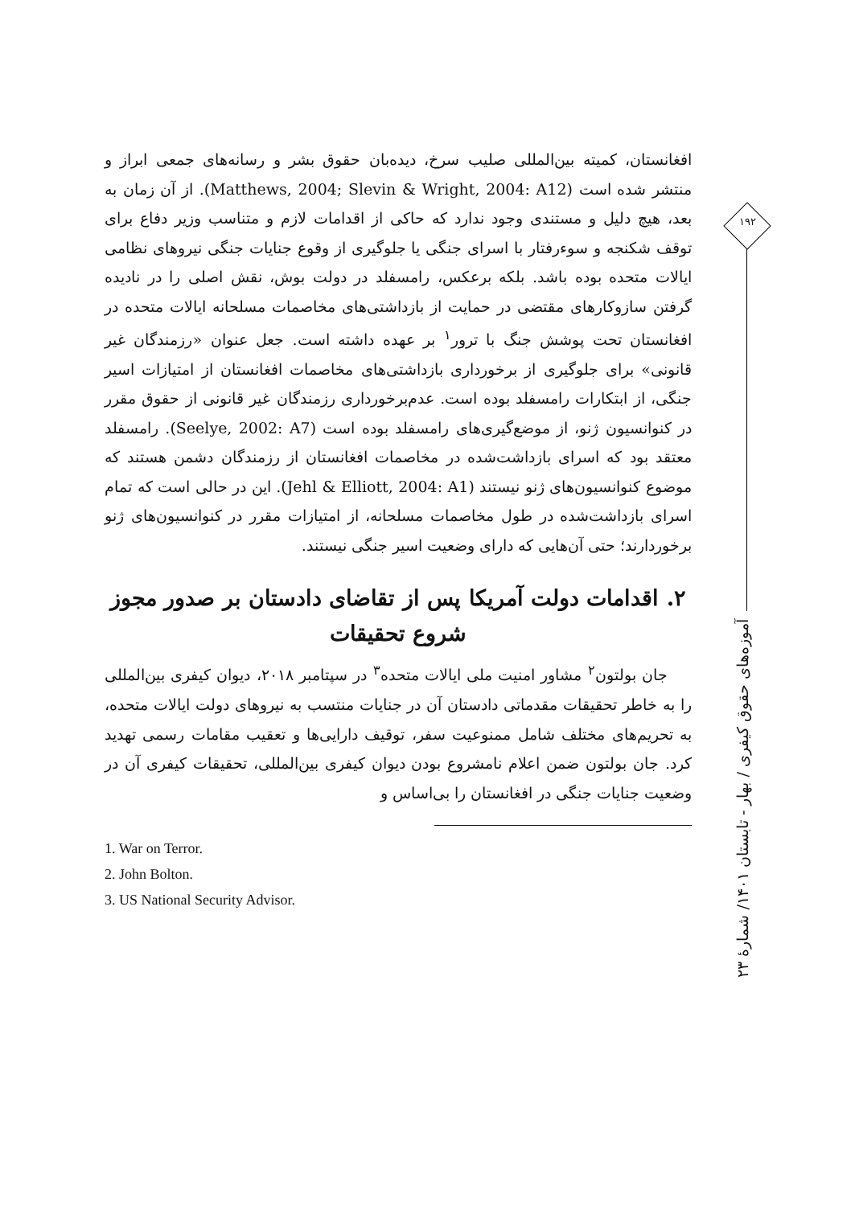۱۹۲
آموزه‌های حقوق کیفری / بهار - تابستان ۱۴۰۱/ شمارهٔ ۲۳
افغانستان، کمیته بین‌المللی صلیب سرخ، دیده‌بان حقوق بشر و رسانه‌های جمعی ابراز و منتشر شده است (Matthews, 2004; Slevin & Wright, 2004: A12). از آن زمان به بعد، هیچ دلیل و مستندی وجود ندارد که حاکی از اقدامات لازم و متناسب وزیر دفاع برای توقف شکنجه و سوءرفتار با اسرای جنگی یا جلوگیری از وقوع جنایات جنگی نیروهای نظامی ایالات متحده بوده باشد. بلکه برعکس، رامسفلد در دولت بوش، نقش اصلی را در نادیده گرفتن سازوکارهای مقتضی در حمایت از بازداشتی‌های مخاصمات مسلحانه ایالات متحده در افغانستان تحت پوشش جنگ با ترور<sup>۱</sup> بر عهده داشته است. جعل عنوان «رزمندگان غیر قانونی» برای جلوگیری از برخورداری بازداشتی‌های مخاصمات افغانستان از امتیازات اسیر جنگی، از ابتکارات رامسفلد بوده است. عدم‌برخورداری رزمندگان غیر قانونی از حقوق مقرر در کنوانسیون ژنو، از موضع‌گیری‌های رامسفلد بوده است (Seelye, 2002: A7). رامسفلد معتقد بود که اسرای بازداشت‌شده در مخاصمات افغانستان از رزمندگان دشمن هستند که موضوع کنوانسیون‌های ژنو نیستند (Jehl & Elliott, 2004: A1). این در حالی است که تمام اسرای بازداشت‌شده در طول مخاصمات مسلحانه، از امتیازات مقرر در کنوانسیون‌های ژنو برخوردارند؛ حتی آن‌هایی که دارای وضعیت اسیر جنگی نیستند.
۲. اقدامات دولت آمریکا پس از تقاضای دادستان بر صدور مجوز شروع تحقیقات
جان بولتون<sup>۲</sup> مشاور امنیت ملی ایالات متحده<sup>۳</sup> در سپتامبر ۲۰۱۸، دیوان کیفری بین‌المللی را به خاطر تحقیقات مقدماتی دادستان آن در جنایات منتسب به نیروهای دولت ایالات متحده، به تحریم‌های مختلف شامل ممنوعیت سفر، توقیف دارایی‌ها و تعقیب مقامات رسمی تهدید کرد. جان بولتون ضمن اعلام نامشروع بودن دیوان کیفری بین‌المللی، تحقیقات کیفری آن در وضعیت جنایات جنگی در افغانستان را بی‌اساس و
1. War on Terror.
2. John Bolton.
3. US National Security Advisor.